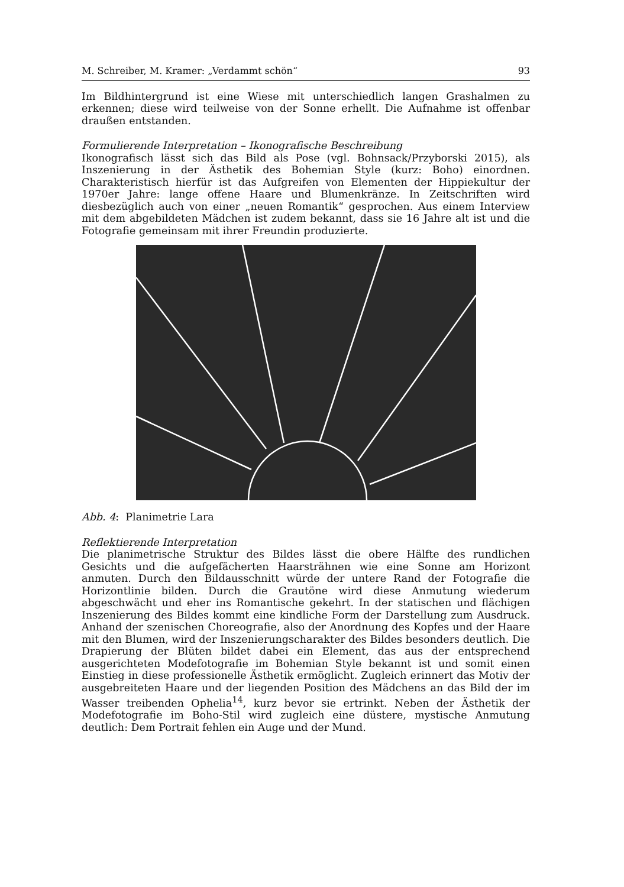M. Schreiber, M. Kramer: „Verdammt schön“93
Im Bildhintergrund ist eine Wiese mit unterschiedlich langen Grashalmen zu erkennen; diese wird teilweise von der Sonne erhellt. Die Aufnahme ist offenbar draußen entstanden.
Formulierende Interpretation – Ikonografische Beschreibung
Ikonografisch lässt sich das Bild als Pose (vgl. Bohnsack/Przyborski 2015), als Inszenierung in der Ästhetik des Bohemian Style (kurz: Boho) einordnen. Charakteristisch hierfür ist das Aufgreifen von Elementen der Hippiekultur der 1970er Jahre: lange offene Haare und Blumenkränze. In Zeitschriften wird diesbezüglich auch von einer „neuen Romantik“ gesprochen. Aus einem Interview mit dem abgebildeten Mädchen ist zudem bekannt, dass sie 16 Jahre alt ist und die Fotografie gemeinsam mit ihrer Freundin produzierte.
Abb. 4: Planimetrie Lara
Reflektierende Interpretation
Die planimetrische Struktur des Bildes lässt die obere Hälfte des rundlichen Gesichts und die aufgefächerten Haarsträhnen wie eine Sonne am Horizont anmuten. Durch den Bildausschnitt würde der untere Rand der Fotografie die Horizontlinie bilden. Durch die Grautöne wird diese Anmutung wiederum abgeschwächt und eher ins Romantische gekehrt. In der statischen und flächigen Inszenierung des Bildes kommt eine kindliche Form der Darstellung zum Ausdruck. Anhand der szenischen Choreografie, also der Anordnung des Kopfes und der Haare mit den Blumen, wird der Inszenierungscharakter des Bildes besonders deutlich. Die Drapierung der Blüten bildet dabei ein Element, das aus der entsprechend ausgerichteten Modefotografie im Bohemian Style bekannt ist und somit einen Einstieg in diese professionelle Ästhetik ermöglicht. Zugleich erinnert das Motiv der ausgebreiteten Haare und der liegenden Position des Mädchens an das Bild der im Wasser treibenden Ophelia<sup>14</sup>, kurz bevor sie ertrinkt. Neben der Ästhetik der Modefotografie im Boho-Stil wird zugleich eine düstere, mystische Anmutung deutlich: Dem Portrait fehlen ein Auge und der Mund.